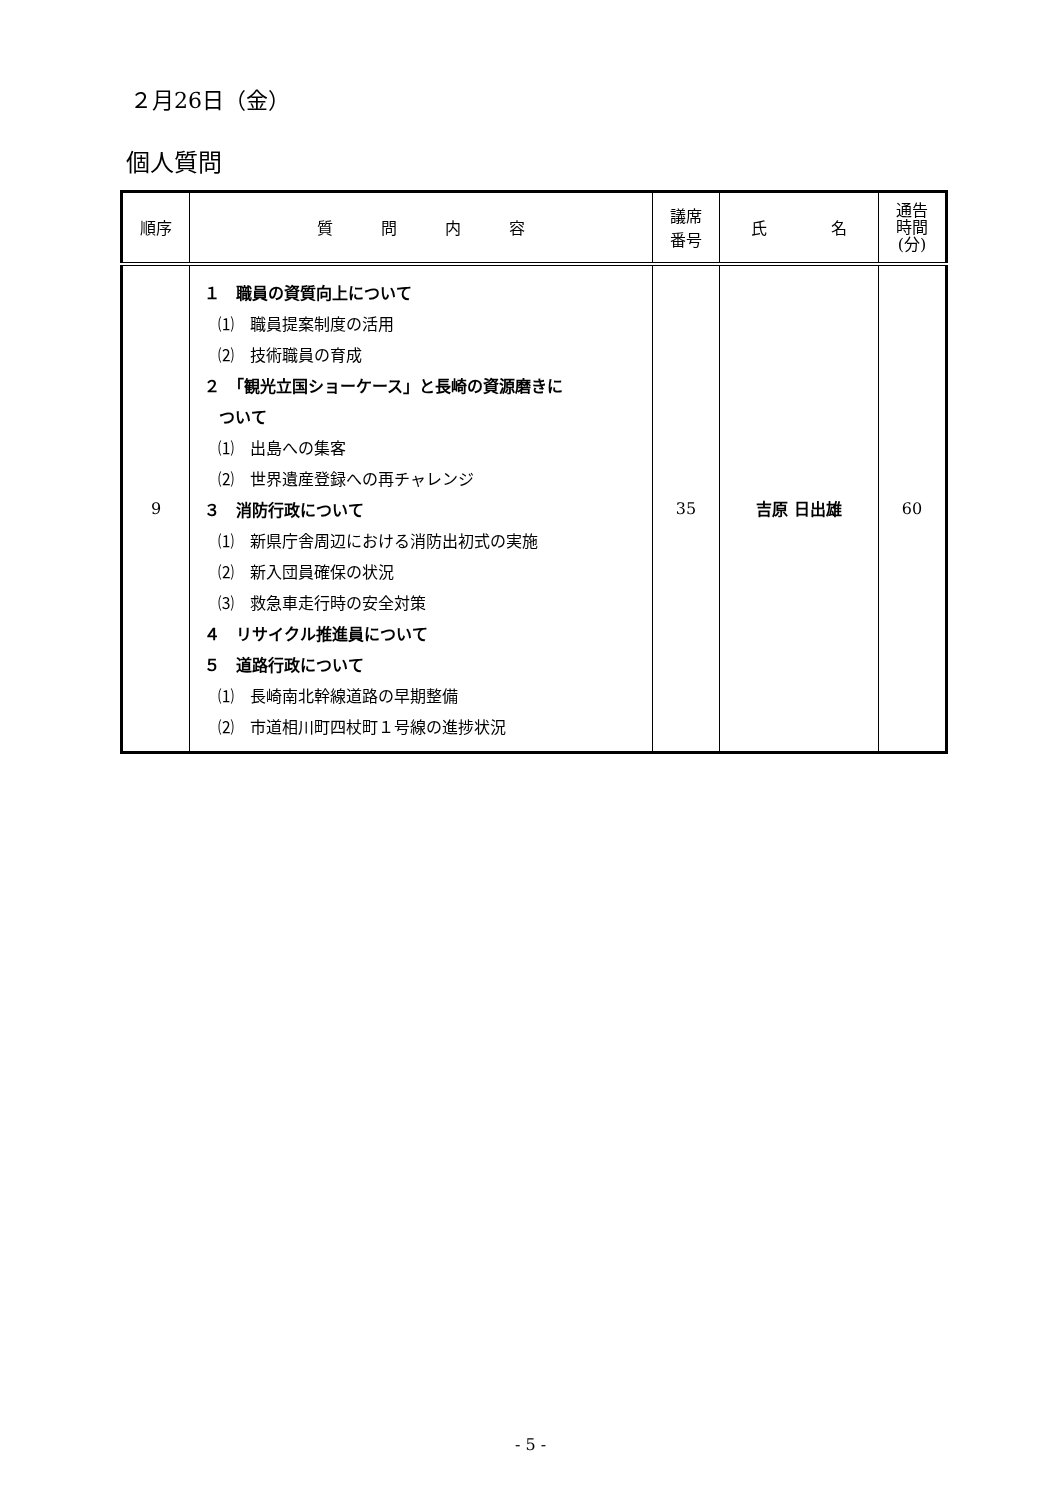２月26日（金）
個人質問
| 順序 | 質 問 内 容 | 議席 番号 | 氏 名 | 通告 時間 (分) |
| --- | --- | --- | --- | --- |
| 9 | １ 職員の資質向上について ⑴ 職員提案制度の活用 ⑵ 技術職員の育成 ２ 「観光立国ショーケース」と長崎の資源磨きに ついて ⑴ 出島への集客 ⑵ 世界遺産登録への再チャレンジ ３ 消防行政について ⑴ 新県庁舎周辺における消防出初式の実施 ⑵ 新入団員確保の状況 ⑶ 救急車走行時の安全対策 ４ リサイクル推進員について ５ 道路行政について ⑴ 長崎南北幹線道路の早期整備 ⑵ 市道相川町四杖町１号線の進捗状況 | 35 | 吉原 日出雄 | 60 |
- 5 -